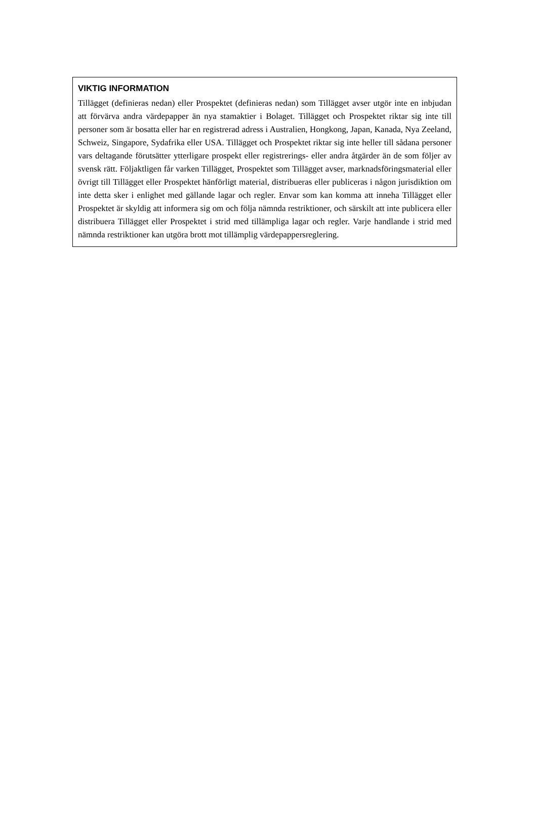VIKTIG INFORMATION
Tillägget (definieras nedan) eller Prospektet (definieras nedan) som Tillägget avser utgör inte en inbjudan att förvärva andra värdepapper än nya stamaktier i Bolaget. Tillägget och Prospektet riktar sig inte till personer som är bosatta eller har en registrerad adress i Australien, Hongkong, Japan, Kanada, Nya Zeeland, Schweiz, Singapore, Sydafrika eller USA. Tillägget och Prospektet riktar sig inte heller till sådana personer vars deltagande förutsätter ytterligare prospekt eller registrerings- eller andra åtgärder än de som följer av svensk rätt. Följaktligen får varken Tillägget, Prospektet som Tillägget avser, marknadsföringsmaterial eller övrigt till Tillägget eller Prospektet hänförligt material, distribueras eller publiceras i någon jurisdiktion om inte detta sker i enlighet med gällande lagar och regler. Envar som kan komma att inneha Tillägget eller Prospektet är skyldig att informera sig om och följa nämnda restriktioner, och särskilt att inte publicera eller distribuera Tillägget eller Prospektet i strid med tillämpliga lagar och regler. Varje handlande i strid med nämnda restriktioner kan utgöra brott mot tillämplig värdepappersreglering.